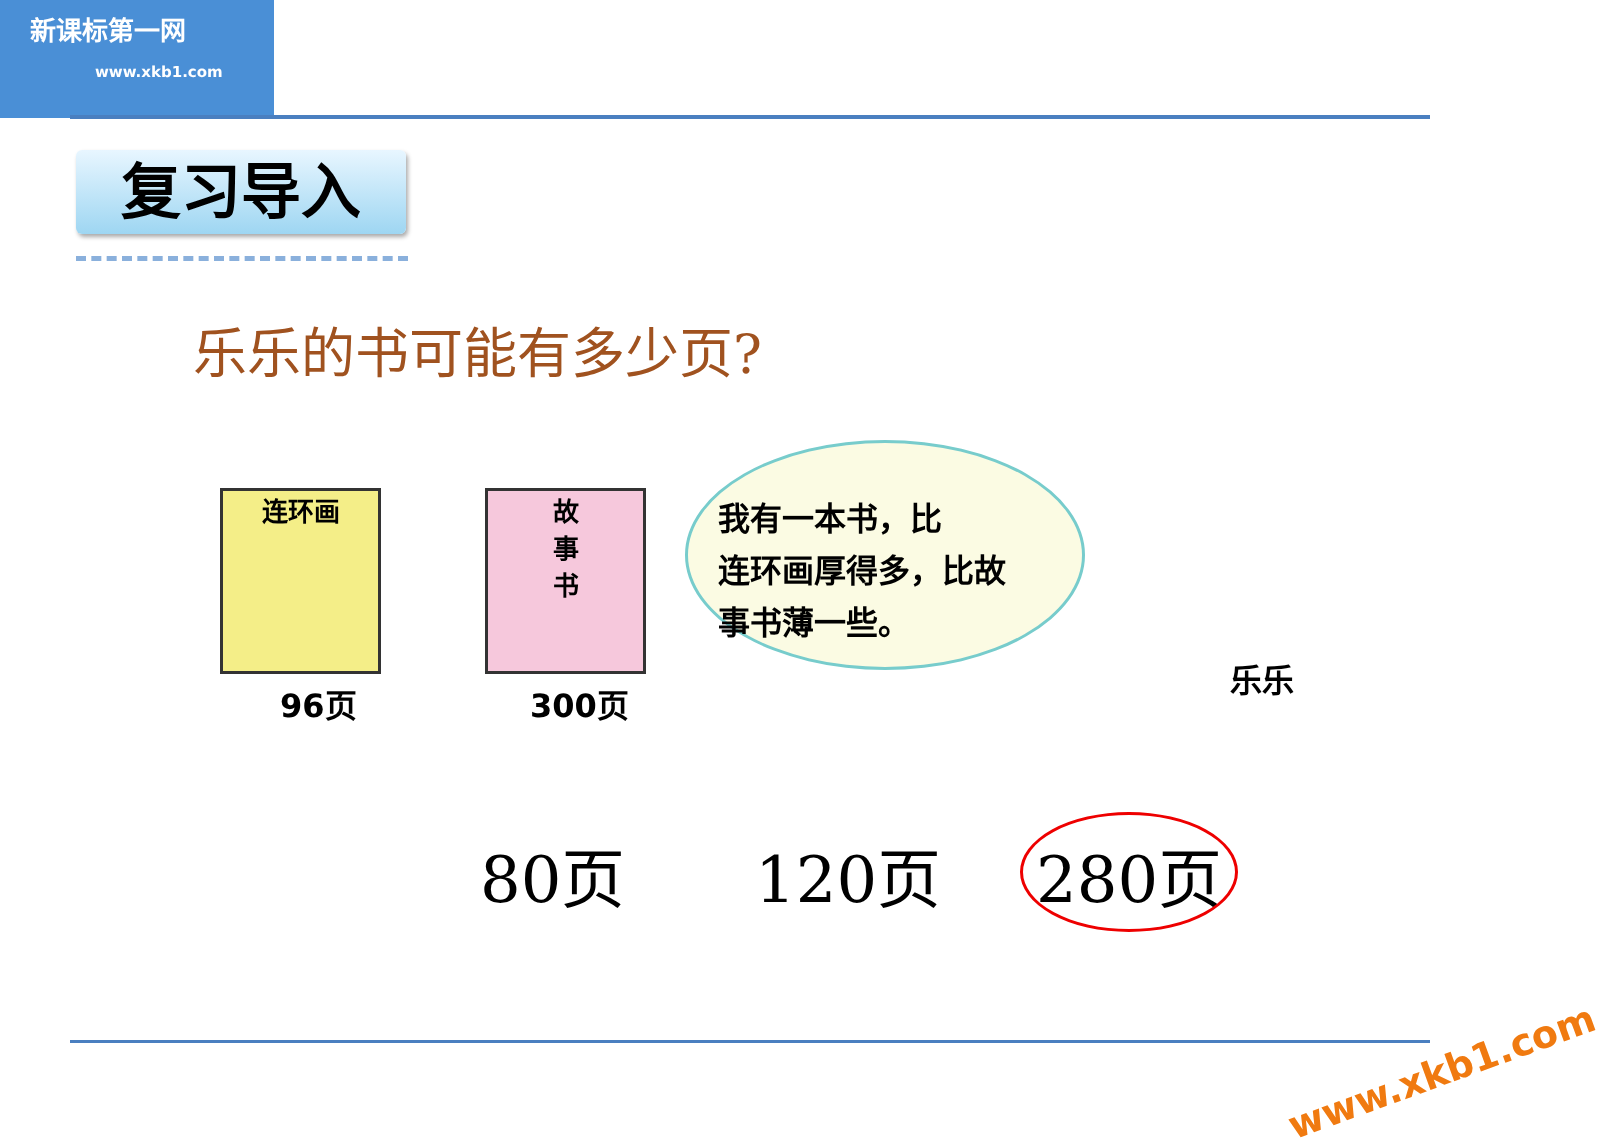新课标第一网
www.xkb1.com
复习导入
乐乐的书可能有多少页?
连环画
96页
故
事
书
300页
我有一本书，比
连环画厚得多，比故
事书薄一些。
乐乐
80页 120页 280页
www.xkb1.com